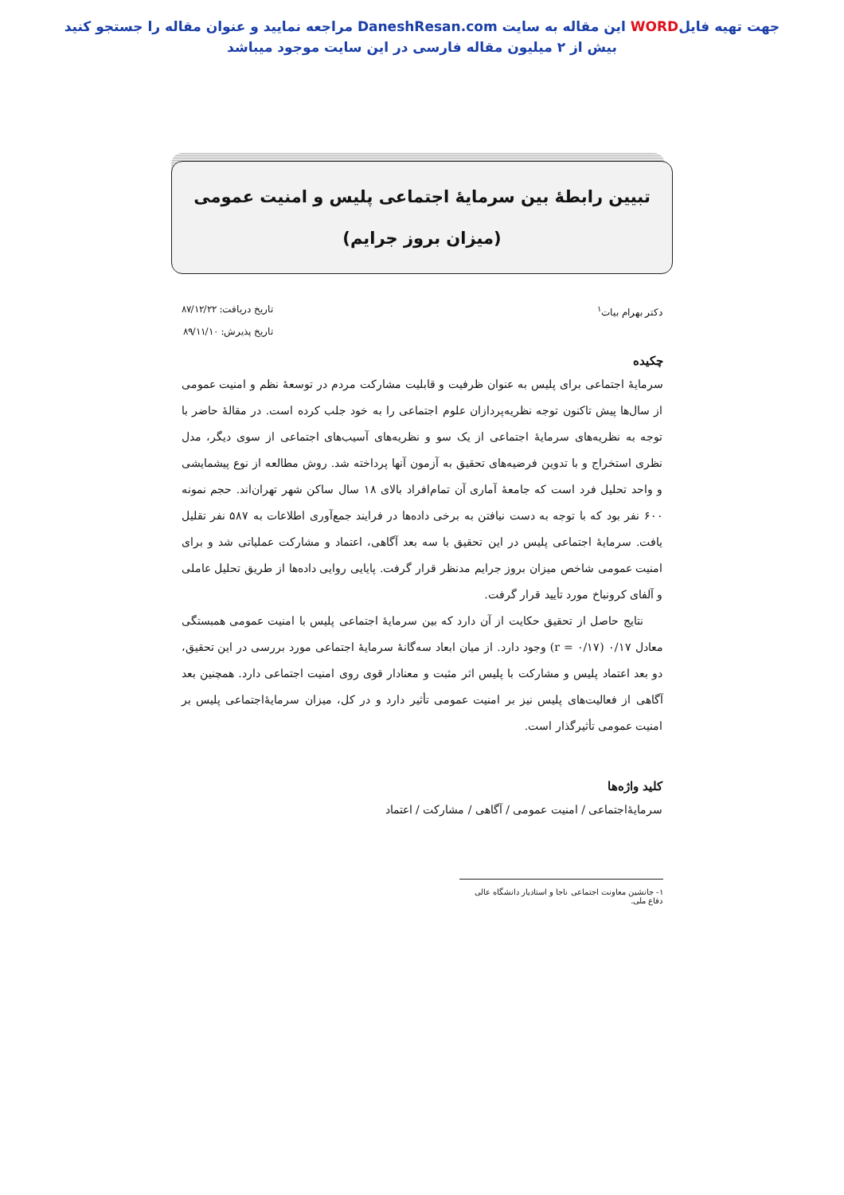جهت تهیه فایلWORD این مقاله به سایت DaneshResan.com مراجعه نمایید و عنوان مقاله را جستجو کنید
بیش از ۲ میلیون مقاله فارسی در این سایت موجود میباشد
تبیین رابطهٔ بین سرمایهٔ اجتماعی پلیس و امنیت عمومی
(میزان بروز جرایم)
دکتر بهرام بیات<sup>۱</sup> تاریخ دریافت: ۸۷/۱۲/۲۲
تاریخ پذیرش: ۸۹/۱۱/۱۰
چکیده
سرمایهٔ اجتماعی برای پلیس به عنوان ظرفیت و قابلیت مشارکت مردم در توسعهٔ نظم و امنیت عمومی از سال‌ها پیش تاکنون توجه نظریه‌پردازان علوم اجتماعی را به خود جلب کرده است. در مقالهٔ حاضر با توجه به نظریه‌های سرمایهٔ اجتماعی از یک سو و نظریه‌های آسیب‌های اجتماعی از سوی دیگر، مدل نظری استخراج و با تدوین فرضیه‌های تحقیق به آزمون آنها پرداخته شد. روش مطالعه از نوع پیشمایشی و واحد تحلیل فرد است که جامعهٔ آماری آن تمام‌افراد بالای ۱۸ سال ساکن شهر تهران‌اند. حجم نمونه ۶۰۰ نفر بود که با توجه به دست نیافتن به برخی داده‌ها در فرایند جمع‌آوری اطلاعات به ۵۸۷ نفر تقلیل یافت. سرمایهٔ اجتماعی پلیس در این تحقیق با سه بعد آگاهی، اعتماد و مشارکت عملیاتی شد و برای امنیت عمومی شاخص میزان بروز جرایم مدنظر قرار گرفت. پایایی روایی داده‌ها از طریق تحلیل عاملی و آلفای کرونباخ مورد تأیید قرار گرفت.
نتایج حاصل از تحقیق حکایت از آن دارد که بین سرمایهٔ اجتماعی پلیس با امنیت عمومی همبستگی معادل ۰/۱۷ (r = ۰/۱۷) وجود دارد. از میان ابعاد سه‌گانهٔ سرمایهٔ اجتماعی مورد بررسی در این تحقیق، دو بعد اعتماد پلیس و مشارکت با پلیس اثر مثبت و معنادار قوی روی امنیت اجتماعی دارد. همچنین بعد آگاهی از فعالیت‌های پلیس نیز بر امنیت عمومی تأثیر دارد و در کل، میزان سرمایهٔ‌اجتماعی پلیس بر امنیت عمومی تأثیرگذار است.
کلید واژه‌ها
سرمایهٔ‌اجتماعی / امنیت عمومی / آگاهی / مشارکت / اعتماد
۱- جانشین معاونت اجتماعی ناجا و استادیار دانشگاه عالی دفاع ملی.